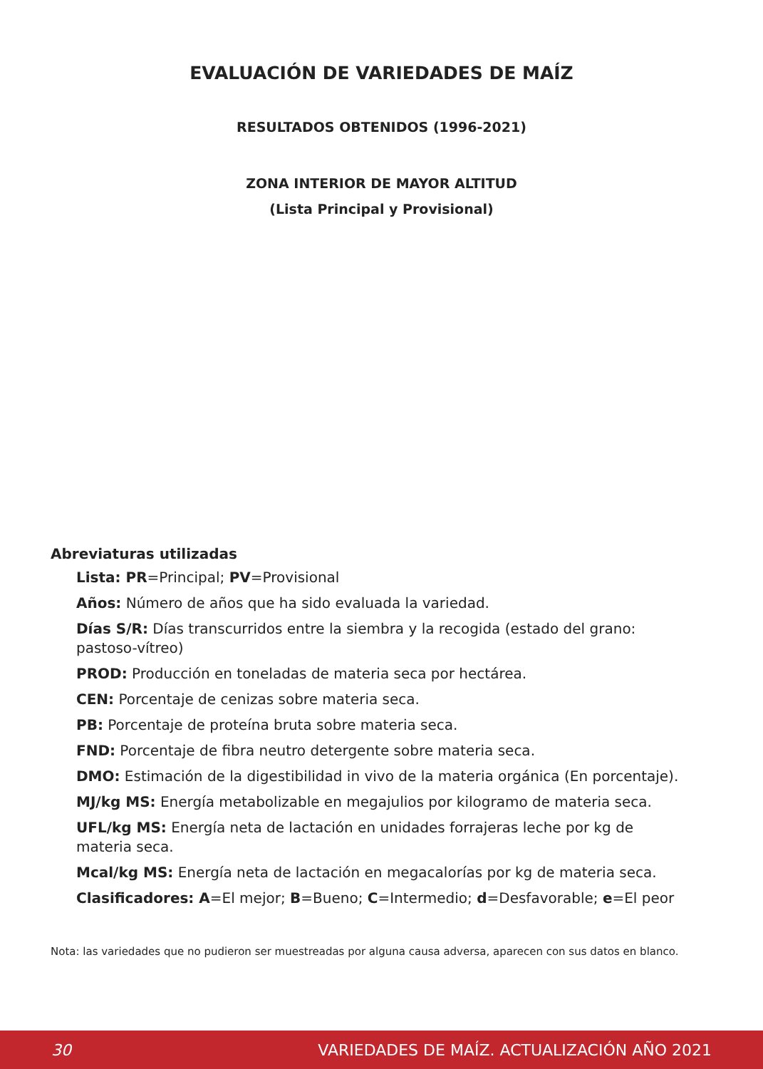EVALUACIÓN DE VARIEDADES DE MAÍZ
RESULTADOS OBTENIDOS (1996-2021)
ZONA INTERIOR DE MAYOR ALTITUD
(Lista Principal y Provisional)
Abreviaturas utilizadas
Lista: PR=Principal; PV=Provisional
Años: Número de años que ha sido evaluada la variedad.
Días S/R: Días transcurridos entre la siembra y la recogida (estado del grano: pastoso-vítreo)
PROD: Producción en toneladas de materia seca por hectárea.
CEN: Porcentaje de cenizas sobre materia seca.
PB: Porcentaje de proteína bruta sobre materia seca.
FND: Porcentaje de fibra neutro detergente sobre materia seca.
DMO: Estimación de la digestibilidad in vivo de la materia orgánica (En porcentaje).
MJ/kg MS: Energía metabolizable en megajulios por kilogramo de materia seca.
UFL/kg MS: Energía neta de lactación en unidades forrajeras leche por kg de materia seca.
Mcal/kg MS: Energía neta de lactación en megacalorías por kg de materia seca.
Clasificadores: A=El mejor; B=Bueno; C=Intermedio; d=Desfavorable; e=El peor
Nota: las variedades que no pudieron ser muestreadas por alguna causa adversa, aparecen con sus datos en blanco.
30 VARIEDADES DE MAÍZ. ACTUALIZACIÓN AÑO 2021